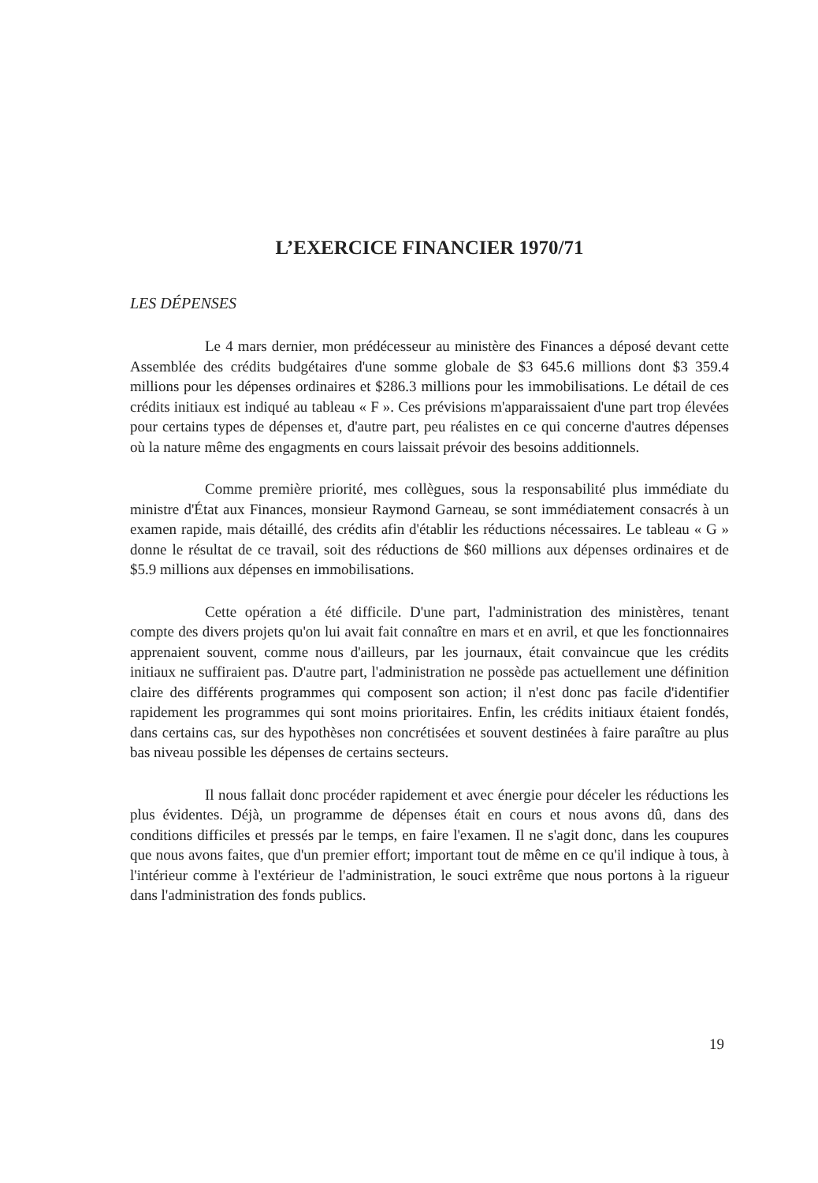L’EXERCICE FINANCIER 1970/71
LES DÉPENSES
Le 4 mars dernier, mon prédécesseur au ministère des Finances a déposé devant cette Assemblée des crédits budgétaires d'une somme globale de $3 645.6 millions dont $3 359.4 millions pour les dépenses ordinaires et $286.3 millions pour les immobilisations. Le détail de ces crédits initiaux est indiqué au tableau « F ». Ces prévisions m'apparaissaient d'une part trop élevées pour certains types de dépenses et, d'autre part, peu réalistes en ce qui concerne d'autres dépenses où la nature même des engagments en cours laissait prévoir des besoins additionnels.
Comme première priorité, mes collègues, sous la responsabilité plus immédiate du ministre d'État aux Finances, monsieur Raymond Garneau, se sont immédiatement consacrés à un examen rapide, mais détaillé, des crédits afin d'établir les réductions nécessaires. Le tableau « G » donne le résultat de ce travail, soit des réductions de $60 millions aux dépenses ordinaires et de $5.9 millions aux dépenses en immobilisations.
Cette opération a été difficile. D'une part, l'administration des ministères, tenant compte des divers projets qu'on lui avait fait connaître en mars et en avril, et que les fonctionnaires apprenaient souvent, comme nous d'ailleurs, par les journaux, était convaincue que les crédits initiaux ne suffiraient pas. D'autre part, l'administration ne possède pas actuellement une définition claire des différents programmes qui composent son action; il n'est donc pas facile d'identifier rapidement les programmes qui sont moins prioritaires. Enfin, les crédits initiaux étaient fondés, dans certains cas, sur des hypothèses non concrétisées et souvent destinées à faire paraître au plus bas niveau possible les dépenses de certains secteurs.
Il nous fallait donc procéder rapidement et avec énergie pour déceler les réductions les plus évidentes. Déjà, un programme de dépenses était en cours et nous avons dû, dans des conditions difficiles et pressés par le temps, en faire l'examen. Il ne s'agit donc, dans les coupures que nous avons faites, que d'un premier effort; important tout de même en ce qu'il indique à tous, à l'intérieur comme à l'extérieur de l'administration, le souci extrême que nous portons à la rigueur dans l'administration des fonds publics.
19